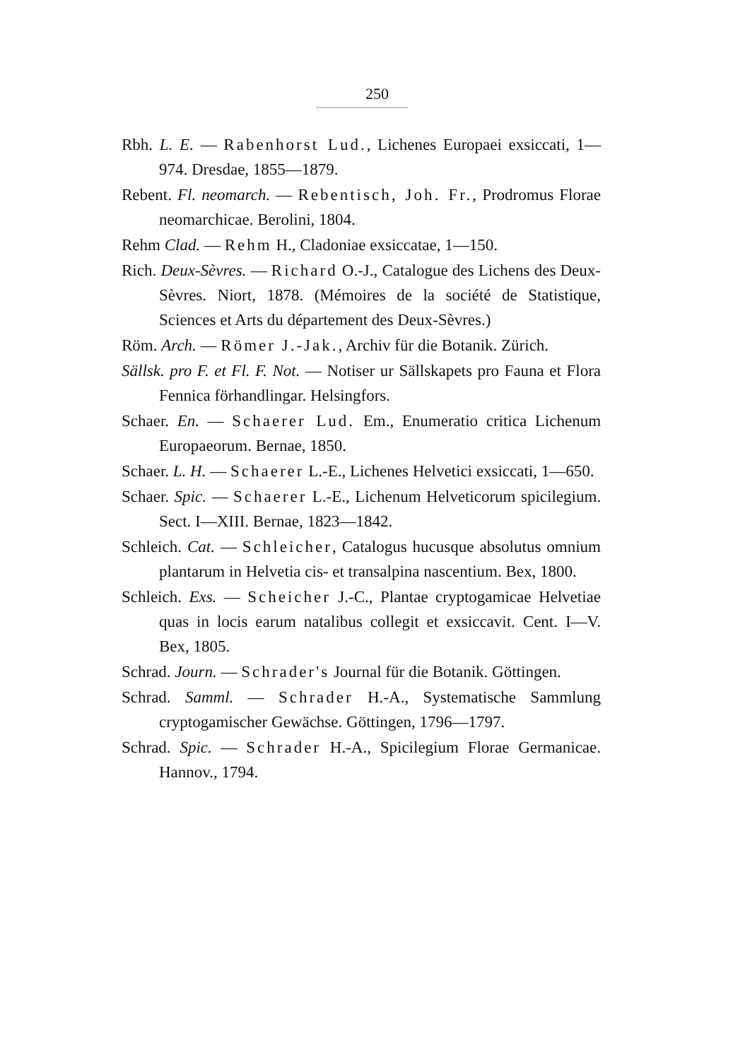250
Rbh. L. E. — Rabenhorst Lud., Lichenes Europaei exsiccati, 1—974. Dresdae, 1855—1879.
Rebent. Fl. neomarch. — Rebentisch, Joh. Fr., Prodromus Florae neomarchicae. Berolini, 1804.
Rehm Clad. — Rehm H., Cladoniae exsiccatae, 1—150.
Rich. Deux-Sèvres. — Richard O.-J., Catalogue des Lichens des Deux-Sèvres. Niort, 1878. (Mémoires de la société de Statistique, Sciences et Arts du département des Deux-Sèvres.)
Röm. Arch. — Römer J.-Jak., Archiv für die Botanik. Zürich.
Sällsk. pro F. et Fl. F. Not. — Notiser ur Sällskapets pro Fauna et Flora Fennica förhandlingar. Helsingfors.
Schaer. En. — Schaerer Lud. Em., Enumeratio critica Lichenum Europaeorum. Bernae, 1850.
Schaer. L. H. — Schaerer L.-E., Lichenes Helvetici exsiccati, 1—650.
Schaer. Spic. — Schaerer L.-E., Lichenum Helveticorum spicilegium. Sect. I—XIII. Bernae, 1823—1842.
Schleich. Cat. — Schleicher, Catalogus hucusque absolutus omnium plantarum in Helvetia cis- et transalpina nascentium. Bex, 1800.
Schleich. Exs. — Scheicher J.-C., Plantae cryptogamicae Helvetiae quas in locis earum natalibus collegit et exsiccavit. Cent. I—V. Bex, 1805.
Schrad. Journ. — Schrader's Journal für die Botanik. Göttingen.
Schrad. Samml. — Schrader H.-A., Systematische Sammlung cryptogamischer Gewächse. Göttingen, 1796—1797.
Schrad. Spic. — Schrader H.-A., Spicilegium Florae Germanicae. Hannov., 1794.